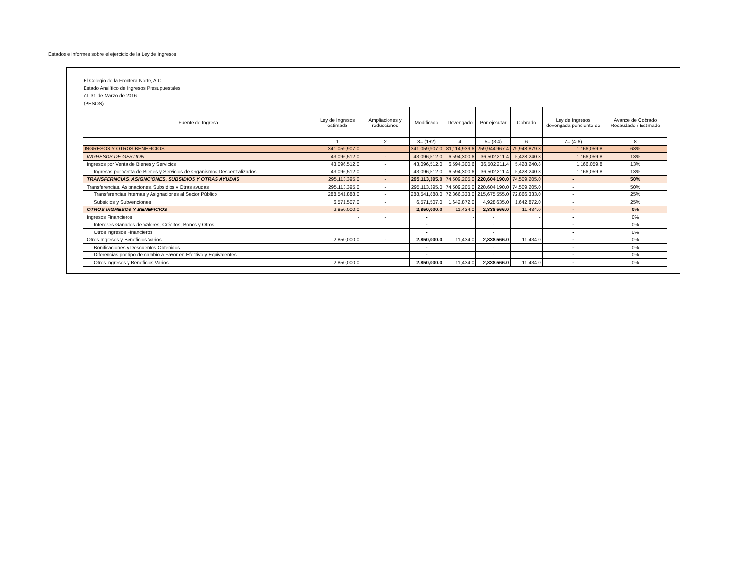Estados e informes sobre el ejercicio de la Ley de Ingresos
El Colegio de la Frontera Norte, A.C.
Estado Analítico de Ingresos Presupuestales
AL 31 de Marzo de 2016
(PESOS)
| Fuente de Ingreso | Ley de Ingresos estimada | Ampliaciones y reducciones | Modificado | Devengado | Por ejecutar | Cobrado | Ley de Ingresos devengada pendiente de | Avance de Cobrado Recaudado / Estimado |
| --- | --- | --- | --- | --- | --- | --- | --- | --- |
| | 1 | 2 | 3= (1+2) | 4 | 5= (3-4) | 6 | 7= (4-6) | 8 |
| INGRESOS Y OTROS BENEFICIOS | 341,059,907.0 | - | 341,059,907.0 | 81,114,939.6 | 259,944,967.4 | 79,948,879.8 | 1,166,059.8 | 63% |
| INGRESOS DE GESTION | 43,096,512.0 | - | 43,096,512.0 | 6,594,300.6 | 36,502,211.4 | 5,428,240.8 | 1,166,059.8 | 13% |
| Ingresos por Venta de Bienes y Servicios | 43,096,512.0 | - | 43,096,512.0 | 6,594,300.6 | 36,502,211.4 | 5,428,240.8 | 1,166,059.8 | 13% |
| Ingresos por Venta de Bienes y Servicios de Organismos Descentralizados | 43,096,512.0 | - | 43,096,512.0 | 6,594,300.6 | 36,502,211.4 | 5,428,240.8 | 1,166,059.8 | 13% |
| TRANSFERNCIAS, ASIGNCIONES, SUBSIDIOS Y OTRAS AYUDAS | 295,113,395.0 | - | 295,113,395.0 | 74,509,205.0 | 220,604,190.0 | 74,509,205.0 | - | 50% |
| Transferencias, Asignaciones, Subsidios y Otras ayudas | 295,113,395.0 | - | 295,113,395.0 | 74,509,205.0 | 220,604,190.0 | 74,509,205.0 | - | 50% |
| Transferencias Internas y Asignaciones al Sector Público | 288,541,888.0 | - | 288,541,888.0 | 72,866,333.0 | 215,675,555.0 | 72,866,333.0 | - | 25% |
| Subsidios y Subvenciones | 6,571,507.0 | - | 6,571,507.0 | 1,642,872.0 | 4,928,635.0 | 1,642,872.0 | - | 25% |
| OTROS INGRESOS Y BENEFICIOS | 2,850,000.0 | - | 2,850,000.0 | 11,434.0 | 2,838,566.0 | 11,434.0 | - | 0% |
| Ingresos Financieros | - | - | - | - | - | - | - | 0% |
| Intereses Ganados de Valores, Créditos, Bonos y Otros | | | - | | - | | - | 0% |
| Otros Ingresos Financieros | | | - | | - | | - | 0% |
| Otros Ingresos y Beneficios Varios | 2,850,000.0 | - | 2,850,000.0 | 11,434.0 | 2,838,566.0 | 11,434.0 | - | 0% |
| Bonificaciones y Descuentos Obtenidos | | | - | | - | | - | 0% |
| Diferencias por tipo de cambio a Favor en Efectivo y Equivalentes | | | - | | - | | - | 0% |
| Otros Ingresos y Beneficios Varios | 2,850,000.0 | | 2,850,000.0 | 11,434.0 | 2,838,566.0 | 11,434.0 | - | 0% |